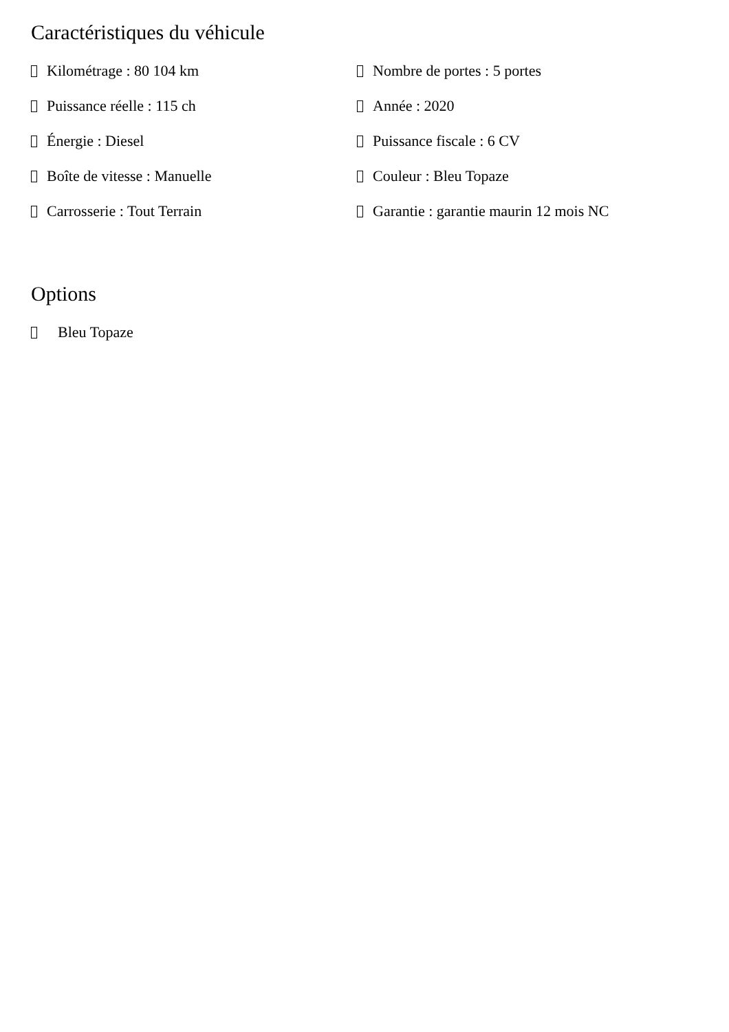Caractéristiques du véhicule
Kilométrage : 80 104 km
Puissance réelle : 115 ch
Énergie : Diesel
Boîte de vitesse : Manuelle
Carrosserie : Tout Terrain
Nombre de portes : 5 portes
Année : 2020
Puissance fiscale : 6 CV
Couleur : Bleu Topaze
Garantie : garantie maurin 12 mois NC
Options
Bleu Topaze